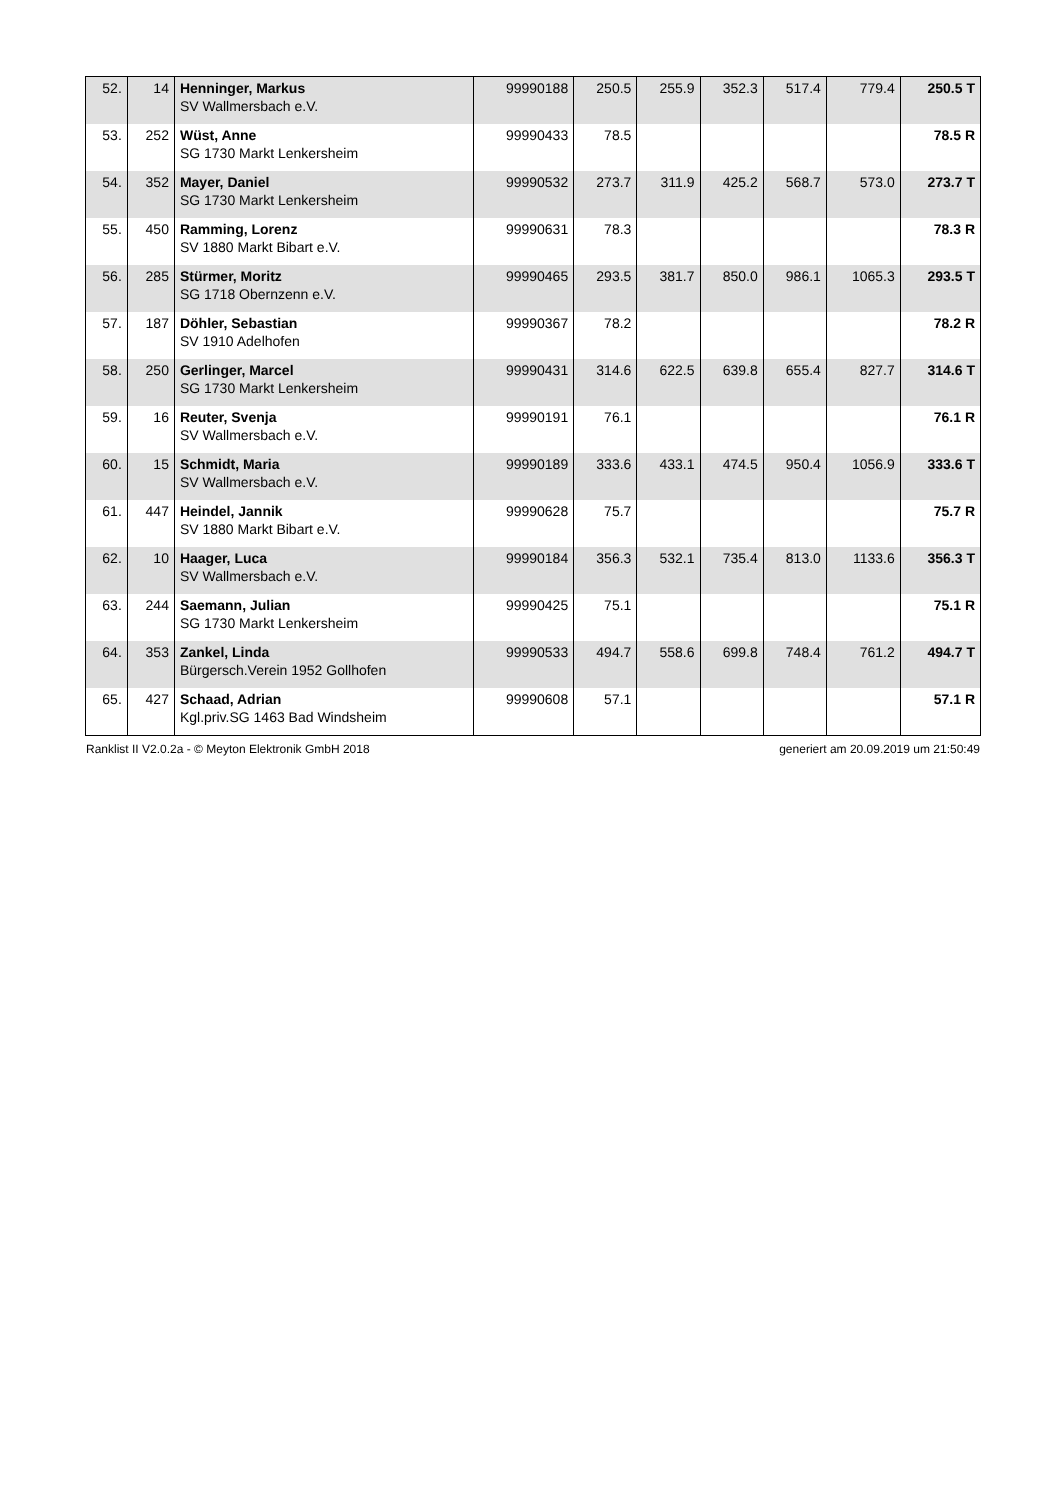| 52. | 14 | Henninger, Markus SV Wallmersbach e.V. | 99990188 | 250.5 | 255.9 | 352.3 | 517.4 | 779.4 | 250.5 T |
| 53. | 252 | Wüst, Anne SG 1730 Markt Lenkersheim | 99990433 | 78.5 | | | | | 78.5 R |
| 54. | 352 | Mayer, Daniel SG 1730 Markt Lenkersheim | 99990532 | 273.7 | 311.9 | 425.2 | 568.7 | 573.0 | 273.7 T |
| 55. | 450 | Ramming, Lorenz SV 1880 Markt Bibart e.V. | 99990631 | 78.3 | | | | | 78.3 R |
| 56. | 285 | Stürmer, Moritz SG 1718 Obernzenn e.V. | 99990465 | 293.5 | 381.7 | 850.0 | 986.1 | 1065.3 | 293.5 T |
| 57. | 187 | Döhler, Sebastian SV 1910 Adelhofen | 99990367 | 78.2 | | | | | 78.2 R |
| 58. | 250 | Gerlinger, Marcel SG 1730 Markt Lenkersheim | 99990431 | 314.6 | 622.5 | 639.8 | 655.4 | 827.7 | 314.6 T |
| 59. | 16 | Reuter, Svenja SV Wallmersbach e.V. | 99990191 | 76.1 | | | | | 76.1 R |
| 60. | 15 | Schmidt, Maria SV Wallmersbach e.V. | 99990189 | 333.6 | 433.1 | 474.5 | 950.4 | 1056.9 | 333.6 T |
| 61. | 447 | Heindel, Jannik SV 1880 Markt Bibart e.V. | 99990628 | 75.7 | | | | | 75.7 R |
| 62. | 10 | Haager, Luca SV Wallmersbach e.V. | 99990184 | 356.3 | 532.1 | 735.4 | 813.0 | 1133.6 | 356.3 T |
| 63. | 244 | Saemann, Julian SG 1730 Markt Lenkersheim | 99990425 | 75.1 | | | | | 75.1 R |
| 64. | 353 | Zankel, Linda Bürgersch.Verein 1952 Gollhofen | 99990533 | 494.7 | 558.6 | 699.8 | 748.4 | 761.2 | 494.7 T |
| 65. | 427 | Schaad, Adrian Kgl.priv.SG 1463 Bad Windsheim | 99990608 | 57.1 | | | | | 57.1 R |
Ranklist II V2.0.2a - © Meyton Elektronik GmbH 2018 generiert am 20.09.2019 um 21:50:49